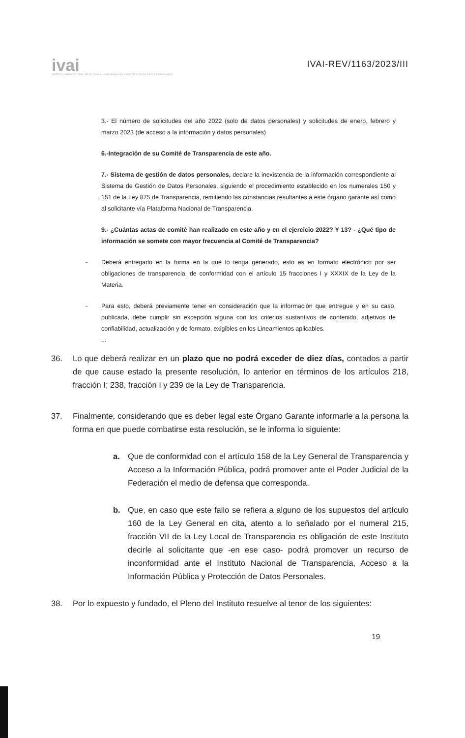ivai
INSTITUTO VERACRUZANO DE ACCESO A LA INFORMACIÓN Y PROTECCIÓN DE DATOS PERSONALES
IVAI-REV/1163/2023/III
3.- El número de solicitudes del año 2022 (solo de datos personales) y solicitudes de enero, febrero y marzo 2023 (de acceso a la información y datos personales)
6.-Integración de su Comité de Transparencia de este año.
7.- Sistema de gestión de datos personales, declare la inexistencia de la información correspondiente al Sistema de Gestión de Datos Personales, siguiendo el procedimiento establecido en los numerales 150 y 151 de la Ley 875 de Transparencia, remitiendo las constancias resultantes a este órgano garante así como al solicitante vía Plataforma Nacional de Transparencia.
9.- ¿Cuántas actas de comité han realizado en este año y en el ejercicio 2022? Y 13? - ¿Qué tipo de información se somete con mayor frecuencia al Comité de Transparencia?
- Deberá entregarlo en la forma en la que lo tenga generado, esto es en formato electrónico por ser obligaciones de transparencia, de conformidad con el artículo 15 fracciones I y XXXIX de la Ley de la Materia.
- Para esto, deberá previamente tener en consideración que la información que entregue y en su caso, publicada, debe cumplir sin excepción alguna con los criterios sustantivos de contenido, adjetivos de confiabilidad, actualización y de formato, exigibles en los Lineamientos aplicables.
...
36. Lo que deberá realizar en un plazo que no podrá exceder de diez días, contados a partir de que cause estado la presente resolución, lo anterior en términos de los artículos 218, fracción I; 238, fracción I y 239 de la Ley de Transparencia.
37. Finalmente, considerando que es deber legal este Órgano Garante informarle a la persona la forma en que puede combatirse esta resolución, se le informa lo siguiente:
a. Que de conformidad con el artículo 158 de la Ley General de Transparencia y Acceso a la Información Pública, podrá promover ante el Poder Judicial de la Federación el medio de defensa que corresponda.
b. Que, en caso que este fallo se refiera a alguno de los supuestos del artículo 160 de la Ley General en cita, atento a lo señalado por el numeral 215, fracción VII de la Ley Local de Transparencia es obligación de este Instituto decirle al solicitante que -en ese caso- podrá promover un recurso de inconformidad ante el Instituto Nacional de Transparencia, Acceso a la Información Pública y Protección de Datos Personales.
38. Por lo expuesto y fundado, el Pleno del Instituto resuelve al tenor de los siguientes:
19